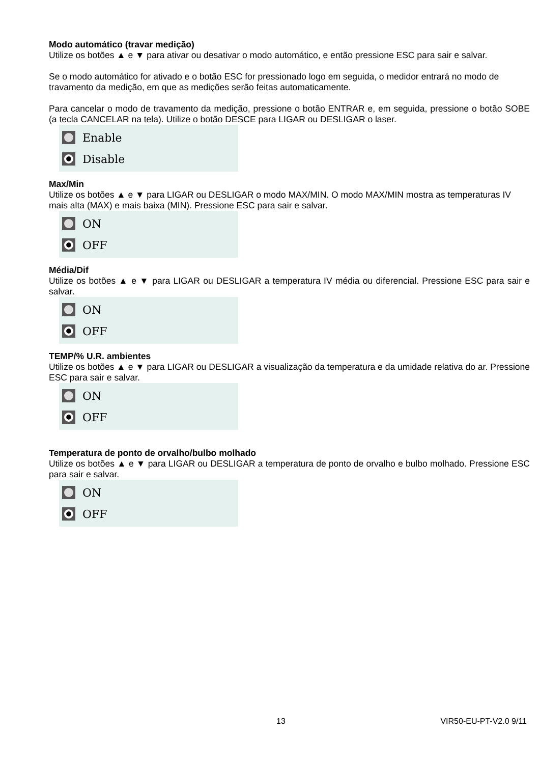Modo automático (travar medição)
Utilize os botões ▲ e ▼ para ativar ou desativar o modo automático, e então pressione ESC para sair e salvar.
Se o modo automático for ativado e o botão ESC for pressionado logo em seguida, o medidor entrará no modo de travamento da medição, em que as medições serão feitas automaticamente.
Para cancelar o modo de travamento da medição, pressione o botão ENTRAR e, em seguida, pressione o botão SOBE (a tecla CANCELAR na tela). Utilize o botão DESCE para LIGAR ou DESLIGAR o laser.
Enable
Disable
Max/Min
Utilize os botões ▲ e ▼ para LIGAR ou DESLIGAR o modo MAX/MIN. O modo MAX/MIN mostra as temperaturas IV mais alta (MAX) e mais baixa (MIN). Pressione ESC para sair e salvar.
ON
OFF
Média/Dif
Utilize os botões ▲ e ▼ para LIGAR ou DESLIGAR a temperatura IV média ou diferencial. Pressione ESC para sair e salvar.
ON
OFF
TEMP/% U.R. ambientes
Utilize os botões ▲ e ▼ para LIGAR ou DESLIGAR a visualização da temperatura e da umidade relativa do ar. Pressione ESC para sair e salvar.
ON
OFF
Temperatura de ponto de orvalho/bulbo molhado
Utilize os botões ▲ e ▼ para LIGAR ou DESLIGAR a temperatura de ponto de orvalho e bulbo molhado. Pressione ESC para sair e salvar.
ON
OFF
13 VIR50-EU-PT-V2.0 9/11